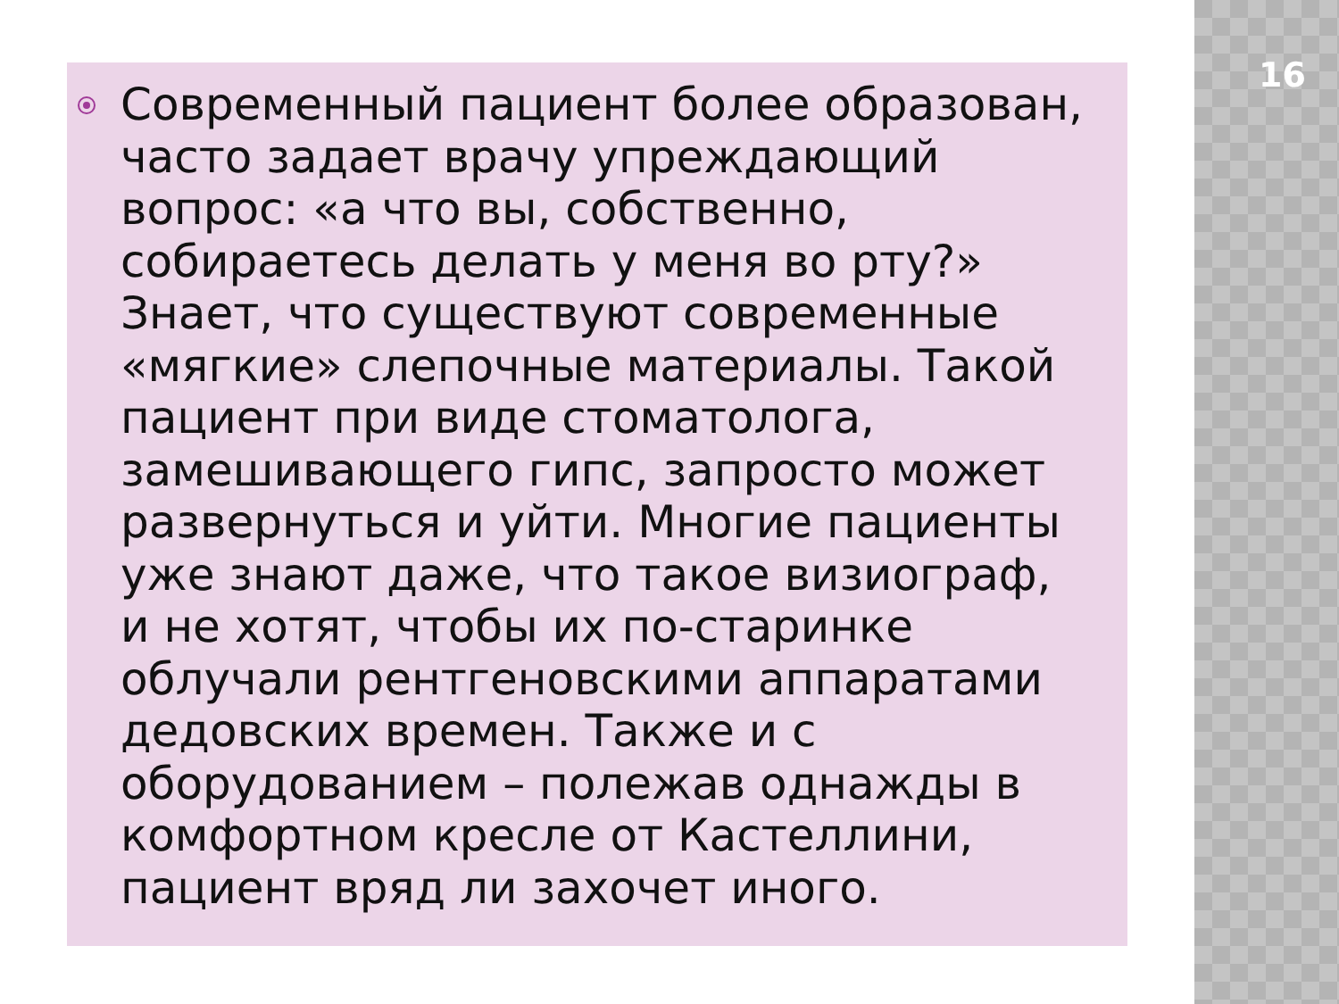16
Современный пациент более образован, часто задает врачу упреждающий вопрос: «а что вы, собственно, собираетесь делать у меня во рту?» Знает, что существуют современные «мягкие» слепочные материалы. Такой пациент при виде стоматолога, замешивающего гипс, запросто может развернуться и уйти. Многие пациенты уже знают даже, что такое визиограф, и не хотят, чтобы их по-старинке облучали рентгеновскими аппаратами дедовских времен. Также и с оборудованием – полежав однажды в комфортном кресле от Кастеллини, пациент вряд ли захочет иного.